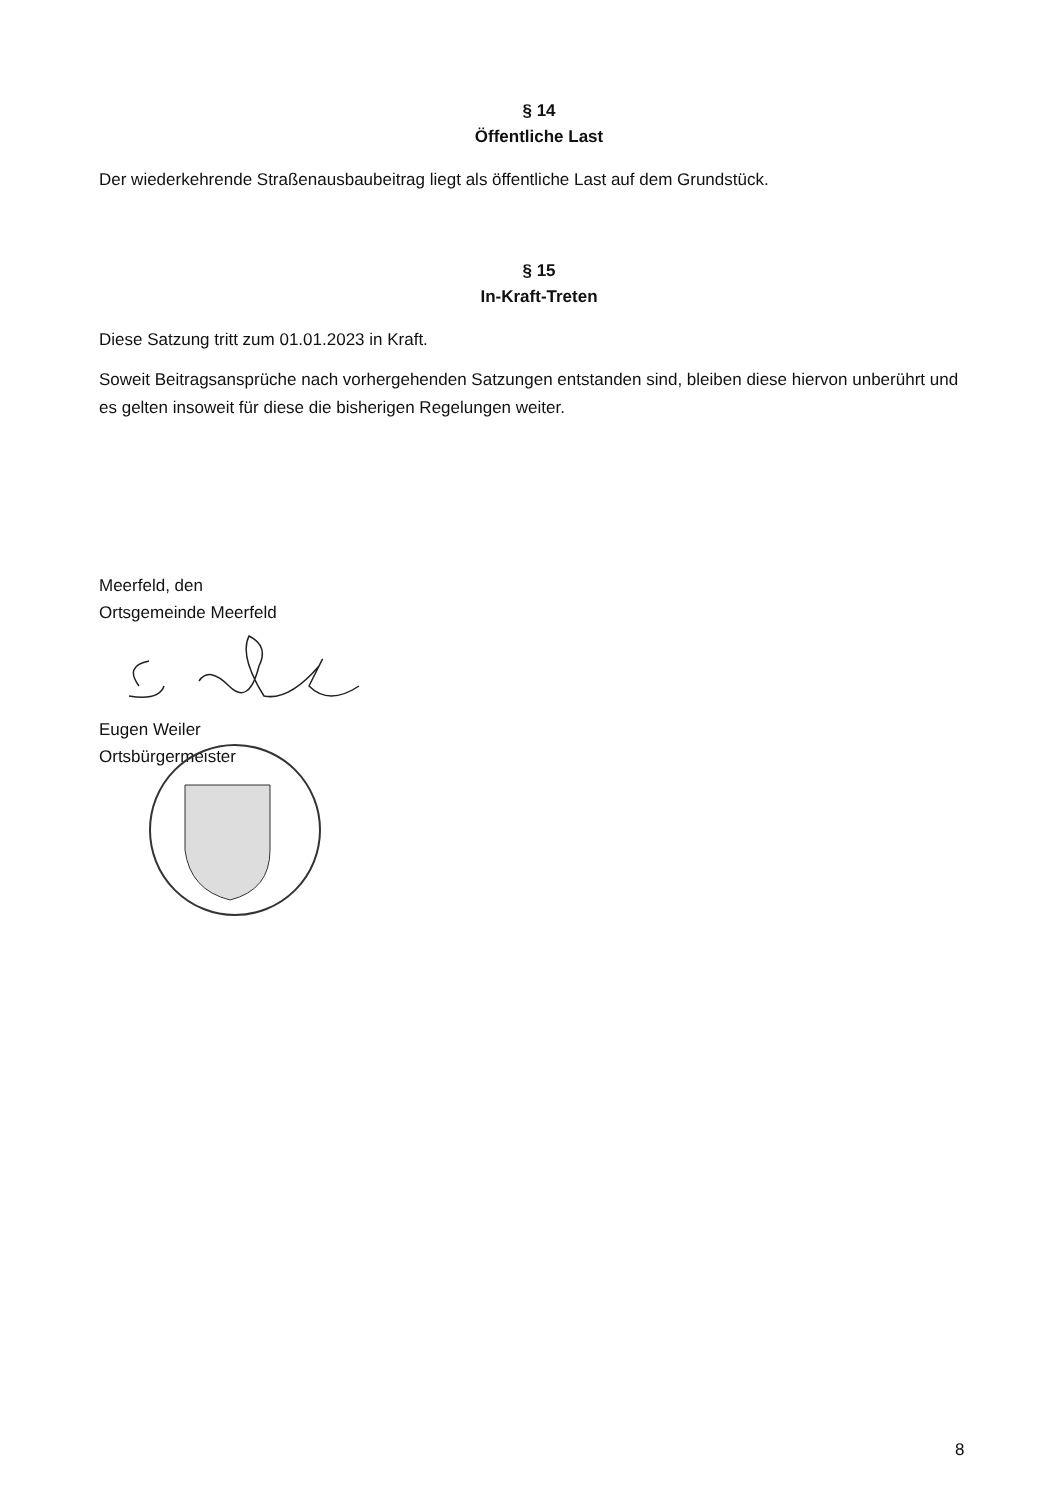§ 14
Öffentliche Last
Der wiederkehrende Straßenausbaubeitrag liegt als öffentliche Last auf dem Grundstück.
§ 15
In-Kraft-Treten
Diese Satzung tritt zum 01.01.2023 in Kraft.
Soweit Beitragsansprüche nach vorhergehenden Satzungen entstanden sind, bleiben diese hiervon unberührt und es gelten insoweit für diese die bisherigen Regelungen weiter.
Meerfeld, den
Ortsgemeinde Meerfeld
Eugen Weiler
Ortsbürgermeister
8